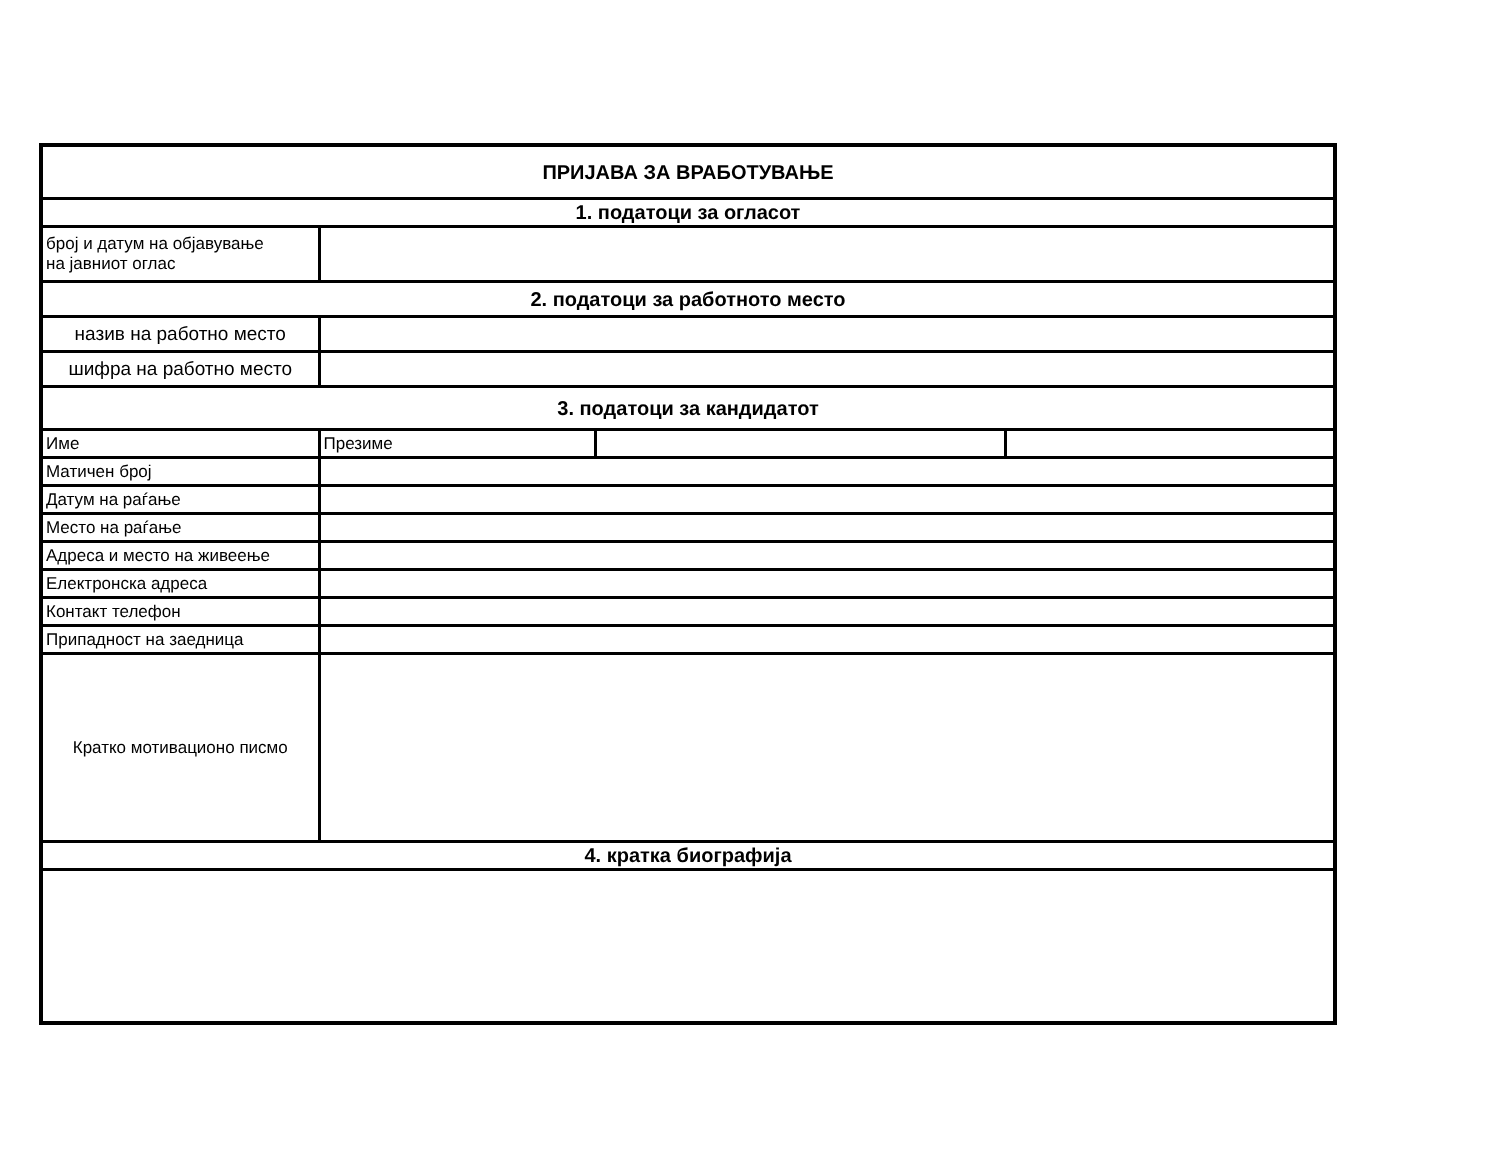| ПРИЈАВА ЗА ВРАБОТУВАЊЕ | | | |
| 1. податоци за огласот | | | |
| број и датум на објавување на јавниот оглас | | | |
| 2. податоци за работното место | | | |
| назив на работно место | | | |
| шифра на работно место | | | |
| 3. податоци за кандидатот | | | |
| Име | Презиме | | |
| Матичен број | | | |
| Датум на раѓање | | | |
| Место на раѓање | | | |
| Адреса и место на живеење | | | |
| Електронска адреса | | | |
| Контакт телефон | | | |
| Припадност на заедница | | | |
| Кратко мотивационо писмо | | | |
| 4. кратка биографија | | | |